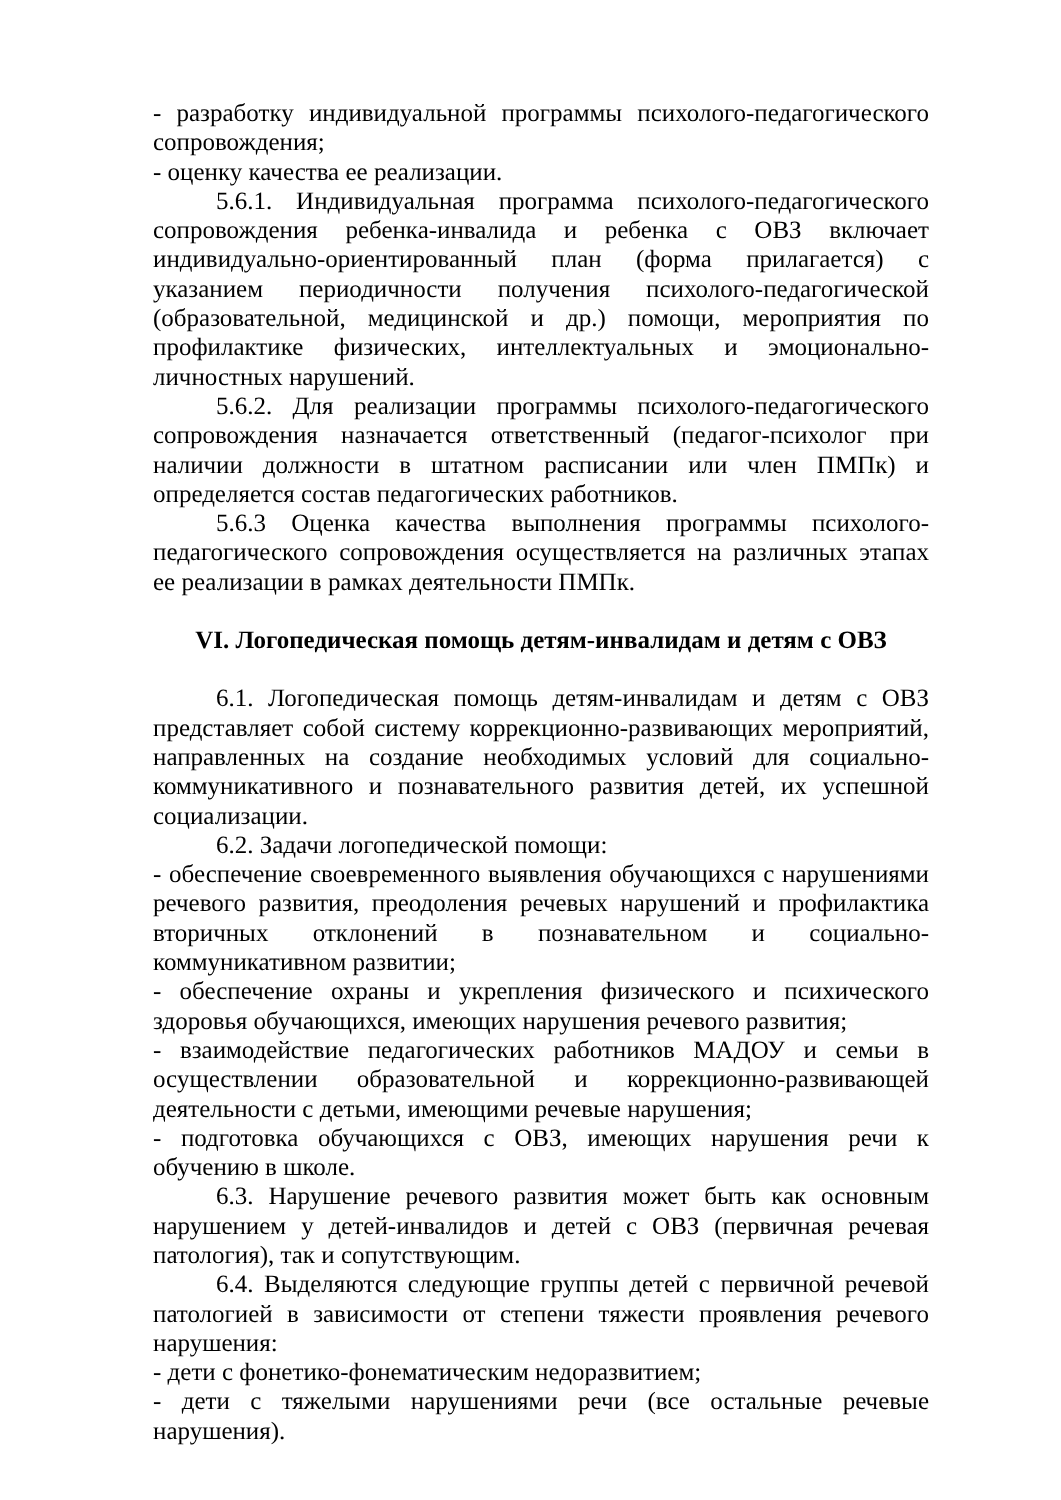- разработку индивидуальной программы психолого-педагогического сопровождения;
- оценку качества ее реализации.
5.6.1. Индивидуальная программа психолого-педагогического сопровождения ребенка-инвалида и ребенка с ОВЗ включает индивидуально-ориентированный план (форма прилагается) с указанием периодичности получения психолого-педагогической (образовательной, медицинской и др.) помощи, мероприятия по профилактике физических, интеллектуальных и эмоционально-личностных нарушений.
5.6.2. Для реализации программы психолого-педагогического сопровождения назначается ответственный (педагог-психолог при наличии должности в штатном расписании или член ПМПк) и определяется состав педагогических работников.
5.6.3 Оценка качества выполнения программы психолого-педагогического сопровождения осуществляется на различных этапах ее реализации в рамках деятельности ПМПк.
VI. Логопедическая помощь детям-инвалидам и детям с ОВЗ
6.1. Логопедическая помощь детям-инвалидам и детям с ОВЗ представляет собой систему коррекционно-развивающих мероприятий, направленных на создание необходимых условий для социально-коммуникативного и познавательного развития детей, их успешной социализации.
6.2. Задачи логопедической помощи:
- обеспечение своевременного выявления обучающихся с нарушениями речевого развития, преодоления речевых нарушений и профилактика вторичных отклонений в познавательном и социально-коммуникативном развитии;
- обеспечение охраны и укрепления физического и психического здоровья обучающихся, имеющих нарушения речевого развития;
- взаимодействие педагогических работников МАДОУ и семьи в осуществлении образовательной и коррекционно-развивающей деятельности с детьми, имеющими речевые нарушения;
- подготовка обучающихся с ОВЗ, имеющих нарушения речи к обучению в школе.
6.3. Нарушение речевого развития может быть как основным нарушением у детей-инвалидов и детей с ОВЗ (первичная речевая патология), так и сопутствующим.
6.4. Выделяются следующие группы детей с первичной речевой патологией в зависимости от степени тяжести проявления речевого нарушения:
- дети с фонетико-фонематическим недоразвитием;
- дети с тяжелыми нарушениями речи (все остальные речевые нарушения).